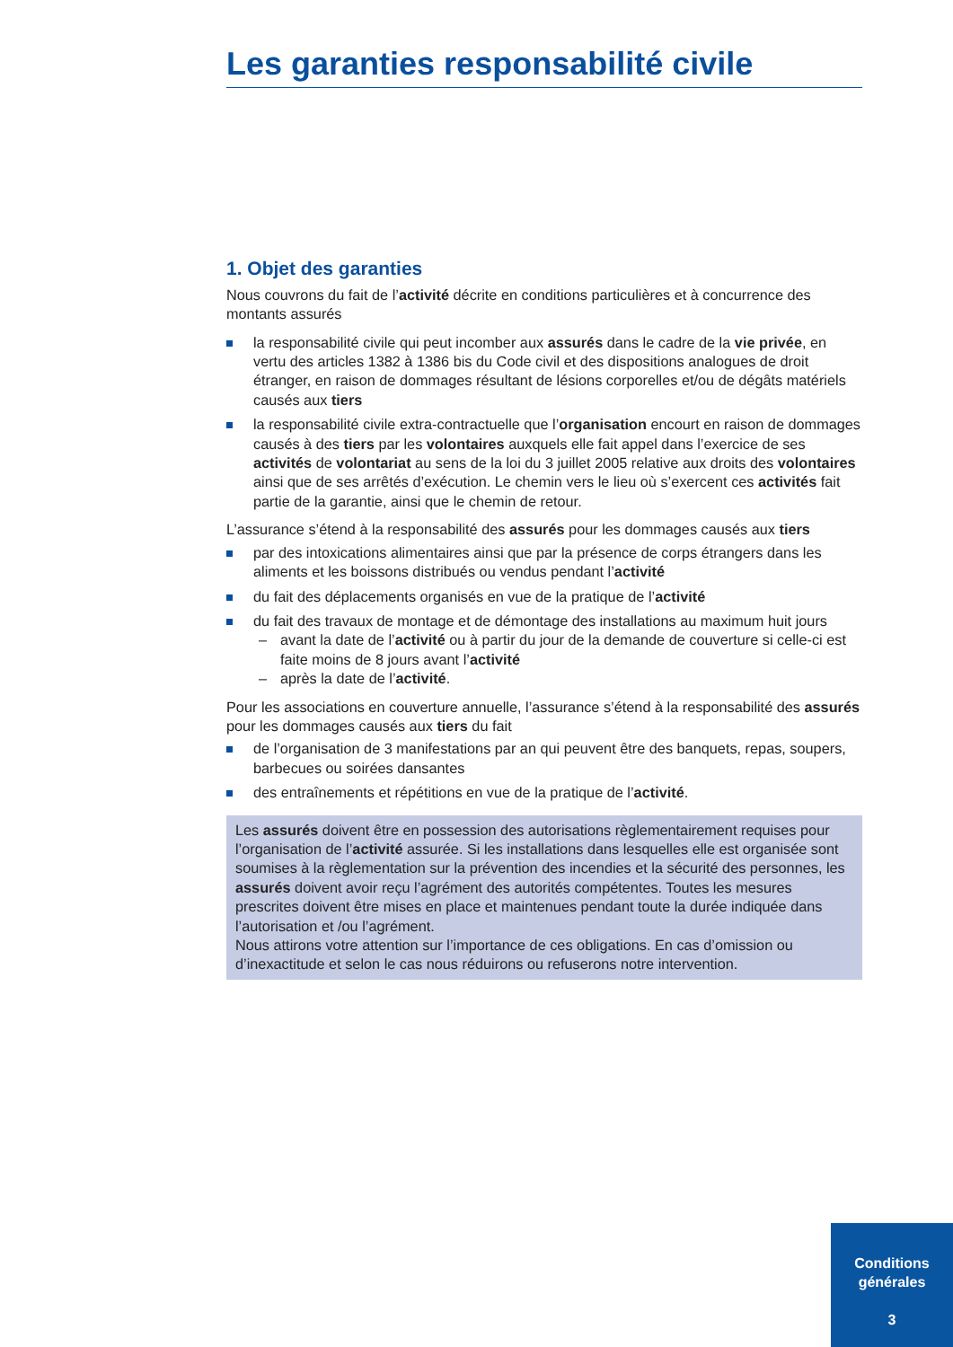Les garanties responsabilité civile
1. Objet des garanties
Nous couvrons du fait de l’activité décrite en conditions particulières et à concurrence des montants assurés
la responsabilité civile qui peut incomber aux assurés dans le cadre de la vie privée, en vertu des articles 1382 à 1386 bis du Code civil et des dispositions analogues de droit étranger, en raison de dommages résultant de lésions corporelles et/ou de dégâts matériels causés aux tiers
la responsabilité civile extra-contractuelle que l’organisation encourt en raison de dommages causés à des tiers par les volontaires auxquels elle fait appel dans l’exercice de ses activités de volontariat au sens de la loi du 3 juillet 2005 relative aux droits des volontaires ainsi que de ses arrêtés d’exécution. Le chemin vers le lieu où s’exercent ces activités fait partie de la garantie, ainsi que le chemin de retour.
L’assurance s’étend à la responsabilité des assurés pour les dommages causés aux tiers
par des intoxications alimentaires ainsi que par la présence de corps étrangers dans les aliments et les boissons distribués ou vendus pendant l’activité
du fait des déplacements organisés en vue de la pratique de l’activité
du fait des travaux de montage et de démontage des installations au maximum huit jours
– avant la date de l’activité ou à partir du jour de la demande de couverture si celle-ci est faite moins de 8 jours avant l’activité
– après la date de l’activité.
Pour les associations en couverture annuelle, l’assurance s’étend à la responsabilité des assurés pour les dommages causés aux tiers du fait
de l’organisation de 3 manifestations par an qui peuvent être des banquets, repas, soupers, barbecues ou soirées dansantes
des entraînements et répétitions en vue de la pratique de l’activité.
Les assurés doivent être en possession des autorisations règlementairement requises pour l’organisation de l’activité assurée. Si les installations dans lesquelles elle est organisée sont soumises à la règlementation sur la prévention des incendies et la sécurité des personnes, les assurés doivent avoir reçu l’agrément des autorités compétentes. Toutes les mesures prescrites doivent être mises en place et maintenues pendant toute la durée indiquée dans l’autorisation et /ou l’agrément.
Nous attirons votre attention sur l’importance de ces obligations. En cas d’omission ou d’inexactitude et selon le cas nous réduirons ou refuserons notre intervention.
Conditions
générales
3